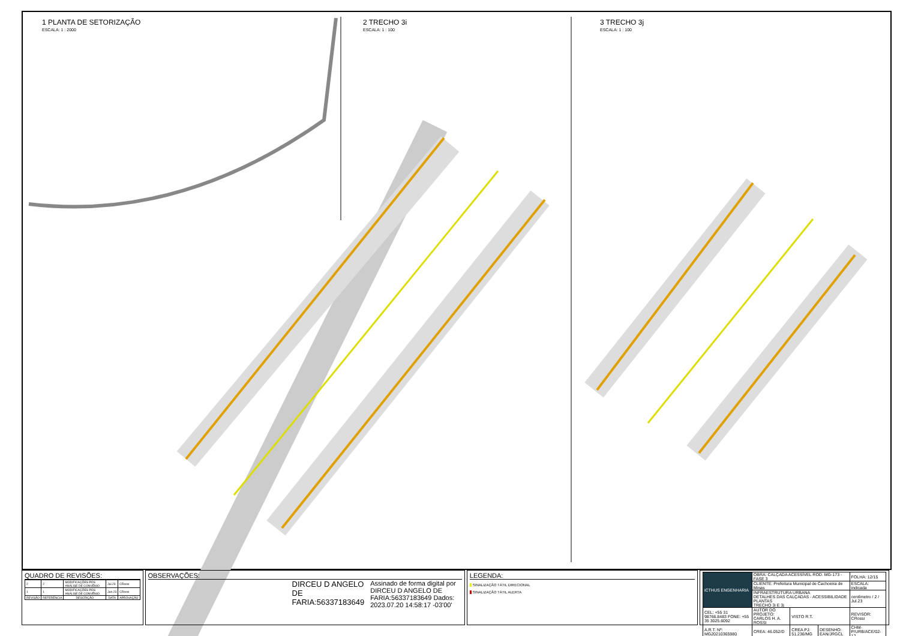1 PLANTA DE SETORIZAÇÃO
ESCALA: 1 : 2000
2 TRECHO 3i
ESCALA: 1 : 100
3 TRECHO 3j
ESCALA: 1 : 100
QUADRO DE REVISÕES:
| 2 | 2 | MODIFICAÇÕES PÓS ANÁLISE DE CONVÊNIO | Jul.23 | CRossi |
| 1 | 1 | MODIFICAÇÕES PÓS ANÁLISE DE CONVÊNIO | Jun.23 | CRossi |
| REVISÃO | REFERÊNCIA | DESCRIÇÃO | DATA | APROVAÇÃO |
OBSERVAÇÕES:
DIRCEU D ANGELO DE FARIA:56337183649
Assinado de forma digital por DIRCEU D ANGELO DE FARIA:56337183649 Dados: 2023.07.20 14:58:17 -03'00'
LEGENDA:
SINALIZAÇÃO TÁTIL DIRECIONAL
SINALIZAÇÃO TÁTIL ALERTA
| iCTHUS ENGENHARIA | OBRA: CALÇADA ACESSÍVEL ROD. MG-173 - FASE 3 | | | FOLHA: 12/15 |
| | CLIENTE: Prefeitura Municipal de Cachoeira de Minas | | | ESCALA: indicada |
| | INFRAESTRUTURA URBANA DETALHES DAS CALÇADAS - ACESSIBILIDADE PLANTAS TRECHO 3i E 3j | | | centímetro / 2 / Jul.23 |
| CEL: +55 31 98766.8483 FONE: +55 35 3025.6092 | AUTOR DO PROJETO: CARLOS H. A. ROSSI | VISTO R.T. | | REVISOR: CRossi |
| A.R.T. Nº: MG20210365980 | CREA: 46.052/D | CREA PJ: 51.236/MG | DESENHO: EAN/JRGCL | CHM-P/URB/ACE/02-12 |